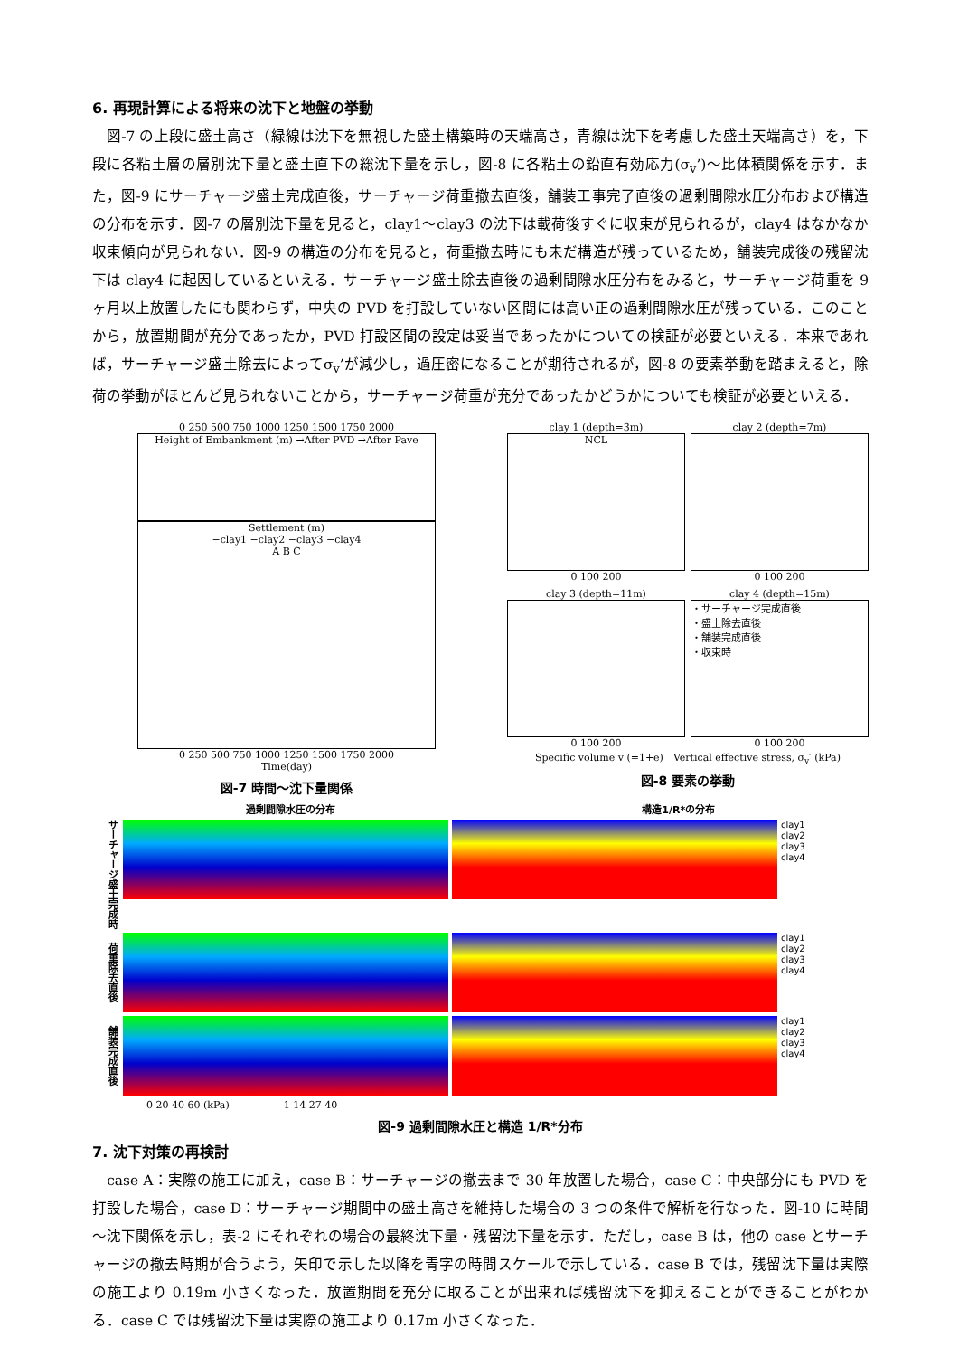6. 再現計算による将来の沈下と地盤の挙動
　図-7 の上段に盛土高さ（緑線は沈下を無視した盛土構築時の天端高さ，青線は沈下を考慮した盛土天端高さ）を，下段に各粘土層の層別沈下量と盛土直下の総沈下量を示し，図-8 に各粘土の鉛直有効応力(σ<sub>v</sub>’)～比体積関係を示す．また，図-9 にサーチャージ盛土完成直後，サーチャージ荷重撤去直後，舗装工事完了直後の過剰間隙水圧分布および構造の分布を示す．図-7 の層別沈下量を見ると，clay1～clay3 の沈下は載荷後すぐに収束が見られるが，clay4 はなかなか収束傾向が見られない．図-9 の構造の分布を見ると，荷重撤去時にも未だ構造が残っているため，舗装完成後の残留沈下は clay4 に起因しているといえる．サーチャージ盛土除去直後の過剰間隙水圧分布をみると，サーチャージ荷重を 9 ヶ月以上放置したにも関わらず，中央の PVD を打設していない区間には高い正の過剰間隙水圧が残っている．このことから，放置期間が充分であったか，PVD 打設区間の設定は妥当であったかについての検証が必要といえる．本来であれば，サーチャージ盛土除去によってσ<sub>v</sub>’が減少し，過圧密になることが期待されるが，図-8 の要素挙動を踏まえると，除荷の挙動がほとんど見られないことから，サーチャージ荷重が充分であったかどうかについても検証が必要といえる．
0 250 500 750 1000 1250 1500 1750 2000
Height of Embankment (m) →After PVD →After Pave
Settlement (m)
−clay1 −clay2 −clay3 −clay4
A B C
0 250 500 750 1000 1250 1500 1750 2000
Time(day)
図-7 時間～沈下量関係
clay 1 (depth=3m)
NCL
0 100 200
clay 2 (depth=7m)
0 100 200
clay 3 (depth=11m)
0 100 200
clay 4 (depth=15m)
・サーチャージ完成直後
・盛土除去直後
・舗装完成直後
・収束時
0 100 200
Specific volume v (=1+e)　Vertical effective stress, σ<sub>v</sub>′ (kPa)
図-8 要素の挙動
過剰間隙水圧の分布 構造1/R*の分布
サーチャージ盛土完成時
clay1
clay2
clay3
clay4
荷重除去直後
clay1
clay2
clay3
clay4
舗装完成直後
clay1
clay2
clay3
clay4
0 20 40 60 (kPa) 1 14 27 40
図-9 過剰間隙水圧と構造 1/R*分布
7. 沈下対策の再検討
　case A：実際の施工に加え，case B：サーチャージの撤去まで 30 年放置した場合，case C：中央部分にも PVD を打設した場合，case D：サーチャージ期間中の盛土高さを維持した場合の 3 つの条件で解析を行なった．図-10 に時間～沈下関係を示し，表-2 にそれぞれの場合の最終沈下量・残留沈下量を示す．ただし，case B は，他の case とサーチャージの撤去時期が合うよう，矢印で示した以降を青字の時間スケールで示している．case B では，残留沈下量は実際の施工より 0.19m 小さくなった．放置期間を充分に取ることが出来れば残留沈下を抑えることができることがわかる．case C では残留沈下量は実際の施工より 0.17m 小さくなった．